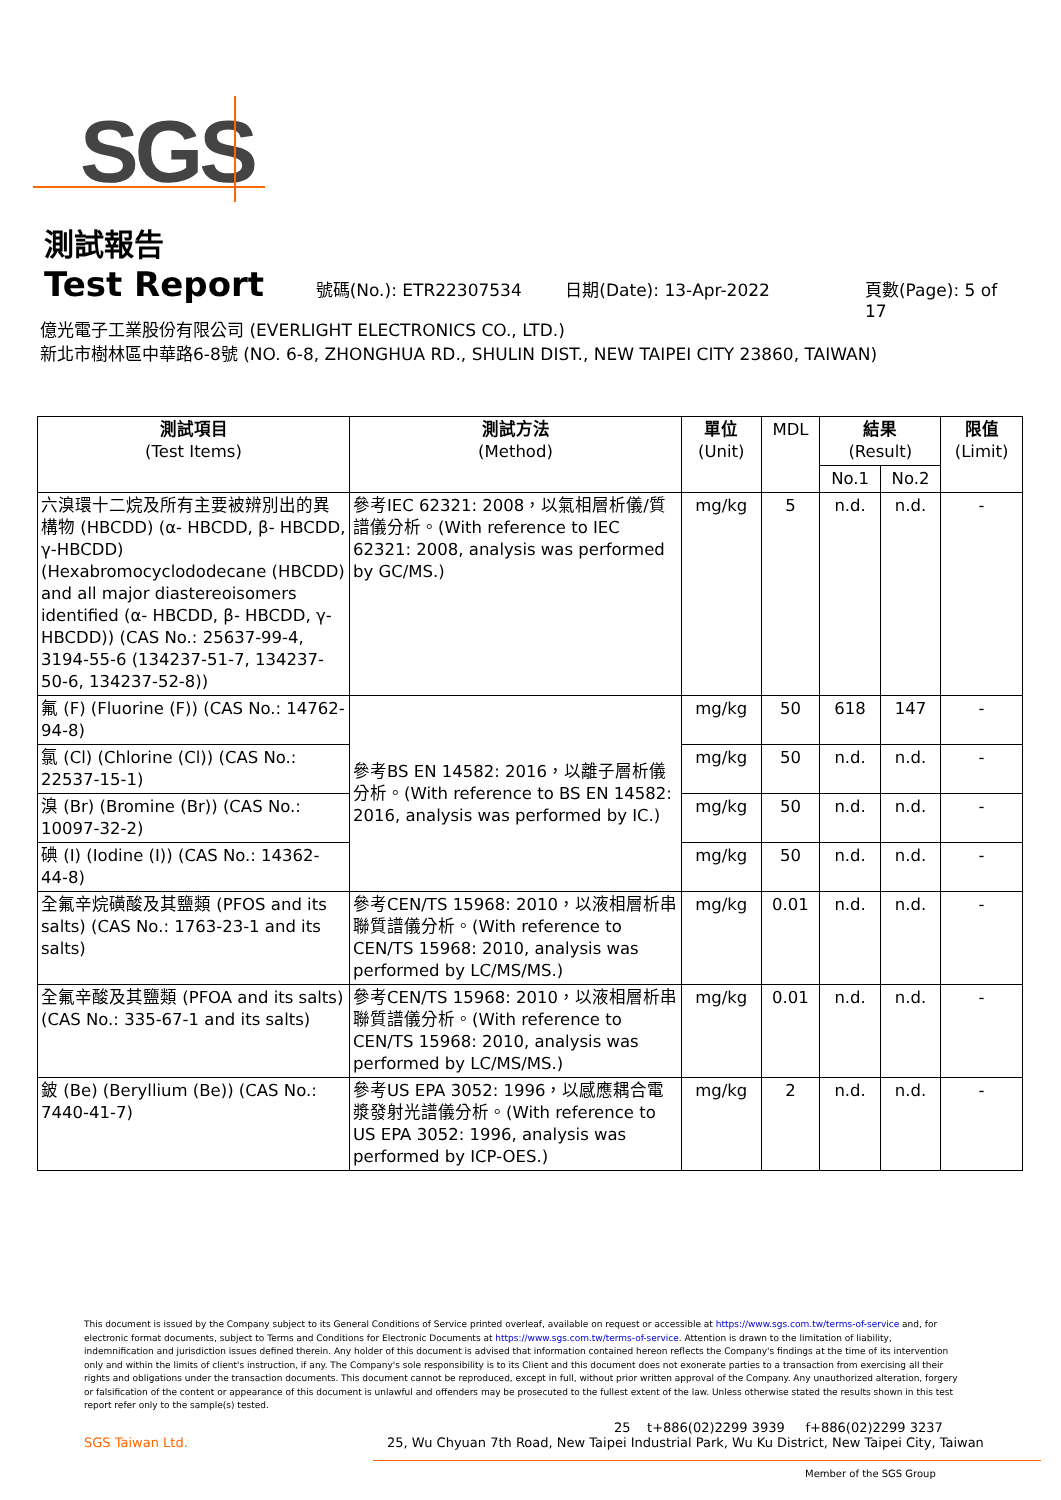SGS
測試報告
Test Report 號碼(No.): ETR22307534 日期(Date): 13-Apr-2022 頁數(Page): 5 of 17
億光電子工業股份有限公司 (EVERLIGHT ELECTRONICS CO., LTD.)
新北市樹林區中華路6-8號 (NO. 6-8, ZHONGHUA RD., SHULIN DIST., NEW TAIPEI CITY 23860, TAIWAN)
| 測試項目 (Test Items) | 測試方法 (Method) | 單位 (Unit) | MDL | 結果 (Result) | | 限值 (Limit) |
| --- | --- | --- | --- | --- | --- | --- |
| | | | | No.1 | No.2 | |
| 六溴環十二烷及所有主要被辨別出的異構物 (HBCDD) (α- HBCDD, β- HBCDD, γ-HBCDD) (Hexabromocyclododecane (HBCDD) and all major diastereoisomers identified (α- HBCDD, β- HBCDD, γ-HBCDD)) (CAS No.: 25637-99-4, 3194-55-6 (134237-51-7, 134237-50-6, 134237-52-8)) | 參考IEC 62321: 2008，以氣相層析儀/質譜儀分析。(With reference to IEC 62321: 2008, analysis was performed by GC/MS.) | mg/kg | 5 | n.d. | n.d. | - |
| 氟 (F) (Fluorine (F)) (CAS No.: 14762-94-8) | 參考BS EN 14582: 2016，以離子層析儀分析。(With reference to BS EN 14582: 2016, analysis was performed by IC.) | mg/kg | 50 | 618 | 147 | - |
| 氯 (Cl) (Chlorine (Cl)) (CAS No.: 22537-15-1) | | mg/kg | 50 | n.d. | n.d. | - |
| 溴 (Br) (Bromine (Br)) (CAS No.: 10097-32-2) | | mg/kg | 50 | n.d. | n.d. | - |
| 碘 (I) (Iodine (I)) (CAS No.: 14362-44-8) | | mg/kg | 50 | n.d. | n.d. | - |
| 全氟辛烷磺酸及其鹽類 (PFOS and its salts) (CAS No.: 1763-23-1 and its salts) | 參考CEN/TS 15968: 2010，以液相層析串聯質譜儀分析。(With reference to CEN/TS 15968: 2010, analysis was performed by LC/MS/MS.) | mg/kg | 0.01 | n.d. | n.d. | - |
| 全氟辛酸及其鹽類 (PFOA and its salts) (CAS No.: 335-67-1 and its salts) | 參考CEN/TS 15968: 2010，以液相層析串聯質譜儀分析。(With reference to CEN/TS 15968: 2010, analysis was performed by LC/MS/MS.) | mg/kg | 0.01 | n.d. | n.d. | - |
| 鈹 (Be) (Beryllium (Be)) (CAS No.: 7440-41-7) | 參考US EPA 3052: 1996，以感應耦合電漿發射光譜儀分析。(With reference to US EPA 3052: 1996, analysis was performed by ICP-OES.) | mg/kg | 2 | n.d. | n.d. | - |
This document is issued by the Company subject to its General Conditions of Service printed overleaf, available on request or accessible at https://www.sgs.com.tw/terms-of-service and, for electronic format documents, subject to Terms and Conditions for Electronic Documents at https://www.sgs.com.tw/terms-of-service. Attention is drawn to the limitation of liability, indemnification and jurisdiction issues defined therein. Any holder of this document is advised that information contained hereon reflects the Company's findings at the time of its intervention only and within the limits of client's instruction, if any. The Company's sole responsibility is to its Client and this document does not exonerate parties to a transaction from exercising all their rights and obligations under the transaction documents. This document cannot be reproduced, except in full, without prior written approval of the Company. Any unauthorized alteration, forgery or falsification of the content or appearance of this document is unlawful and offenders may be prosecuted to the fullest extent of the law. Unless otherwise stated the results shown in this test report refer only to the sample(s) tested.
25 t+886(02)2299 3939 f+886(02)2299 3237
SGS Taiwan Ltd. 25, Wu Chyuan 7th Road, New Taipei Industrial Park, Wu Ku District, New Taipei City, Taiwan
Member of the SGS Group